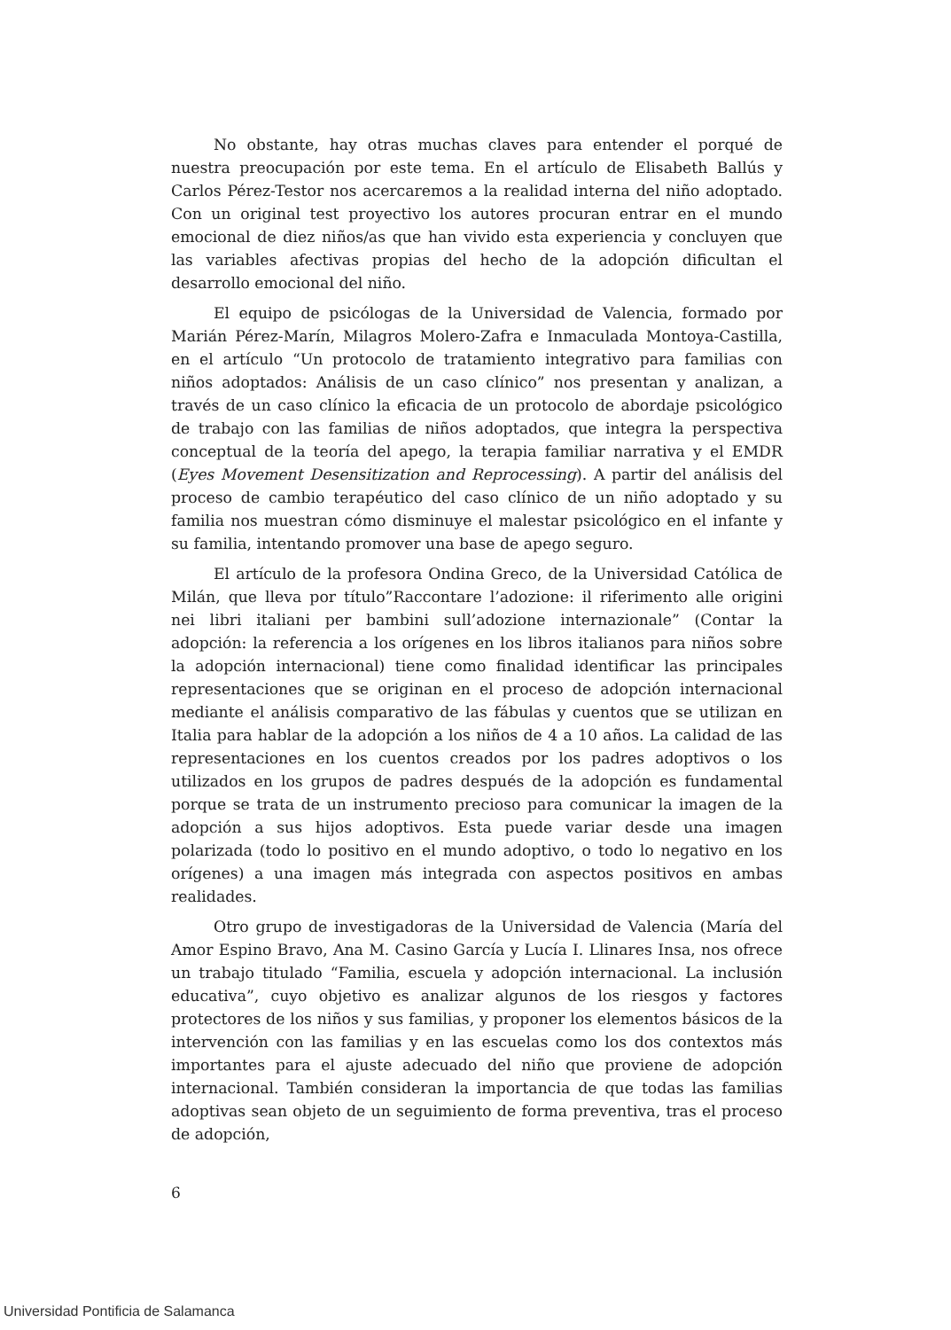No obstante, hay otras muchas claves para entender el porqué de nuestra preocupación por este tema. En el artículo de Elisabeth Ballús y Carlos Pérez-Testor nos acercaremos a la realidad interna del niño adoptado. Con un original test proyectivo los autores procuran entrar en el mundo emocional de diez niños/as que han vivido esta experiencia y concluyen que las variables afectivas propias del hecho de la adopción dificultan el desarrollo emocional del niño.
El equipo de psicólogas de la Universidad de Valencia, formado por Marián Pérez-Marín, Milagros Molero-Zafra e Inmaculada Montoya-Castilla, en el artículo “Un protocolo de tratamiento integrativo para familias con niños adoptados: Análisis de un caso clínico” nos presentan y analizan, a través de un caso clínico la eficacia de un protocolo de abordaje psicológico de trabajo con las familias de niños adoptados, que integra la perspectiva conceptual de la teoría del apego, la terapia familiar narrativa y el EMDR (Eyes Movement Desensitization and Reprocessing). A partir del análisis del proceso de cambio terapéutico del caso clínico de un niño adoptado y su familia nos muestran cómo disminuye el malestar psicológico en el infante y su familia, intentando promover una base de apego seguro.
El artículo de la profesora Ondina Greco, de la Universidad Católica de Milán, que lleva por título”Raccontare l’adozione: il riferimento alle origini nei libri italiani per bambini sull’adozione internazionale” (Contar la adopción: la referencia a los orígenes en los libros italianos para niños sobre la adopción internacional) tiene como finalidad identificar las principales representaciones que se originan en el proceso de adopción internacional mediante el análisis comparativo de las fábulas y cuentos que se utilizan en Italia para hablar de la adopción a los niños de 4 a 10 años. La calidad de las representaciones en los cuentos creados por los padres adoptivos o los utilizados en los grupos de padres después de la adopción es fundamental porque se trata de un instrumento precioso para comunicar la imagen de la adopción a sus hijos adoptivos. Esta puede variar desde una imagen polarizada (todo lo positivo en el mundo adoptivo, o todo lo negativo en los orígenes) a una imagen más integrada con aspectos positivos en ambas realidades.
Otro grupo de investigadoras de la Universidad de Valencia (María del Amor Espino Bravo, Ana M. Casino García y Lucía I. Llinares Insa, nos ofrece un trabajo titulado “Familia, escuela y adopción internacional. La inclusión educativa”, cuyo objetivo es analizar algunos de los riesgos y factores protectores de los niños y sus familias, y proponer los elementos básicos de la intervención con las familias y en las escuelas como los dos contextos más importantes para el ajuste adecuado del niño que proviene de adopción internacional. También consideran la importancia de que todas las familias adoptivas sean objeto de un seguimiento de forma preventiva, tras el proceso de adopción,
6
Universidad Pontificia de Salamanca